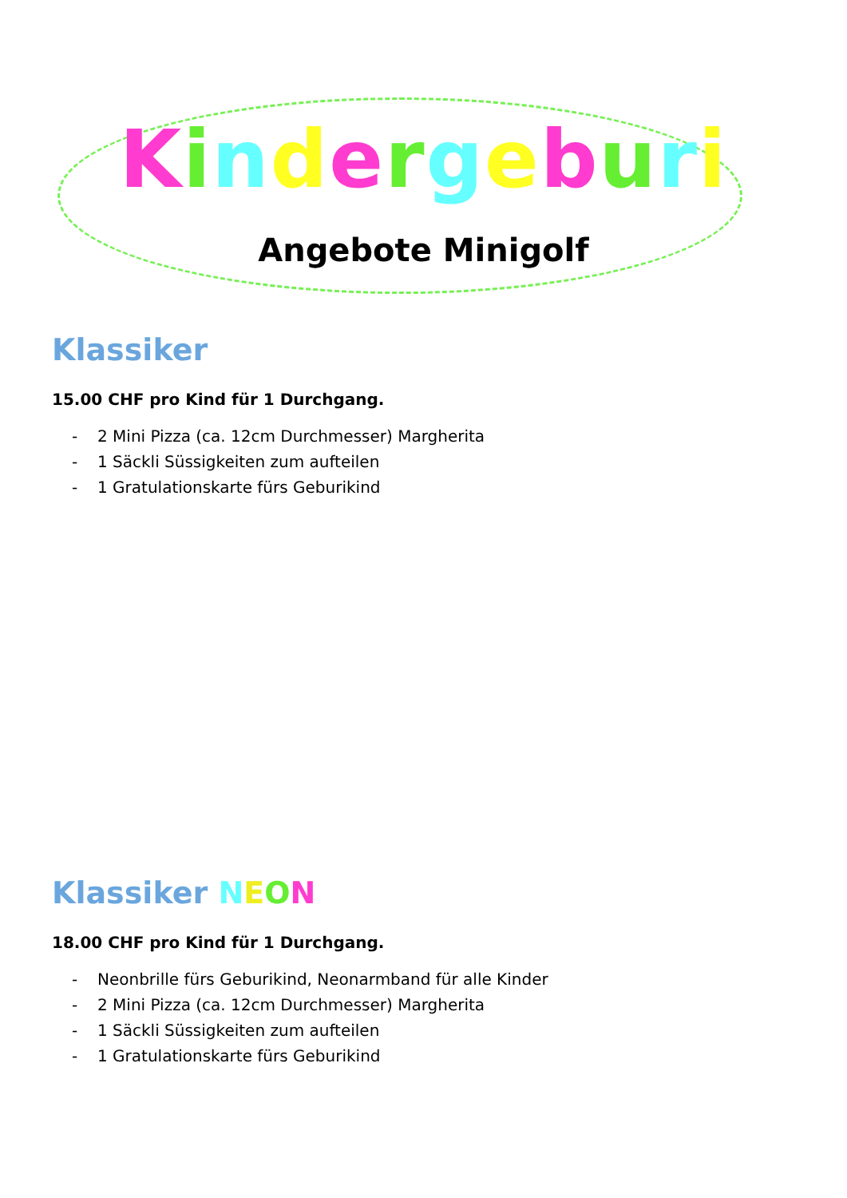Kindergeburi
Angebote Minigolf
Klassiker
15.00 CHF pro Kind für 1 Durchgang.
- 2 Mini Pizza (ca. 12cm Durchmesser) Margherita
- 1 Säckli Süssigkeiten zum aufteilen
- 1 Gratulationskarte fürs Geburikind
Klassiker NEON
18.00 CHF pro Kind für 1 Durchgang.
- Neonbrille fürs Geburikind, Neonarmband für alle Kinder
- 2 Mini Pizza (ca. 12cm Durchmesser) Margherita
- 1 Säckli Süssigkeiten zum aufteilen
- 1 Gratulationskarte fürs Geburikind